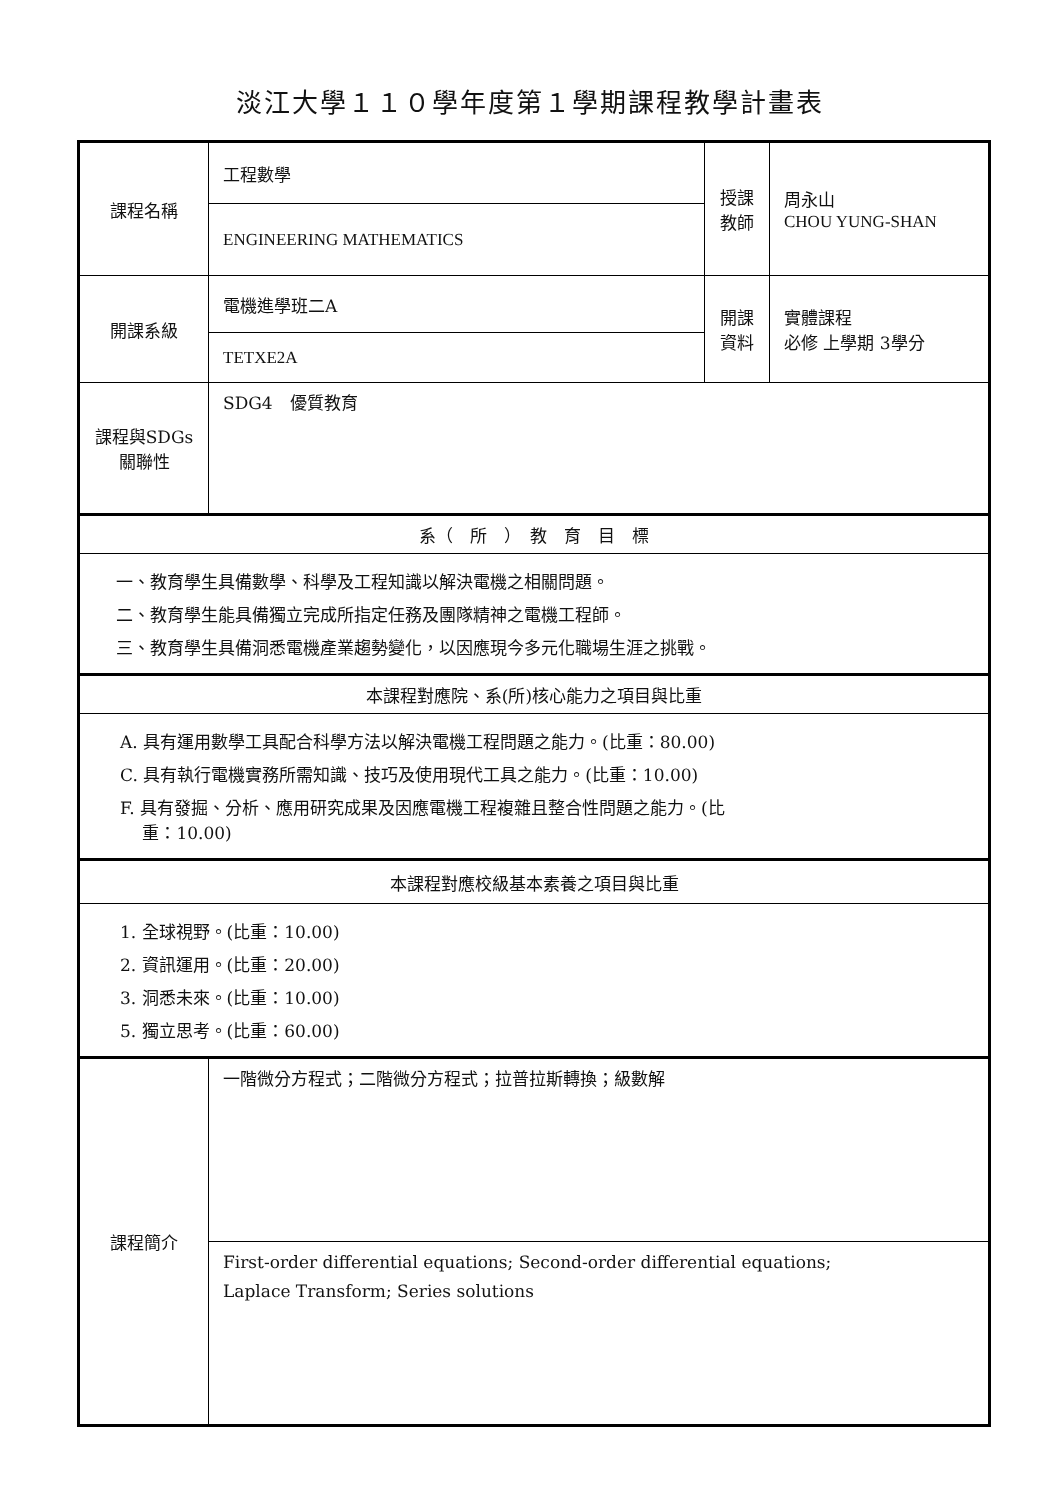淡江大學１１０學年度第１學期課程教學計畫表
| 課程名稱 | 工程數學 | 授課 教師 | 周永山 CHOU YUNG-SHAN |
| | ENGINEERING MATHEMATICS | | |
| 開課系級 | 電機進學班二A | 開課 資料 | 實體課程 必修 上學期 3學分 |
| | TETXE2A | | |
| 課程與SDGs 關聯性 | SDG4 優質教育 | | |
| 系（ 所 ） 教 育 目 標 | | | |
| 一、教育學生具備數學、科學及工程知識以解決電機之相關問題。 二、教育學生能具備獨立完成所指定任務及團隊精神之電機工程師。 三、教育學生具備洞悉電機產業趨勢變化，以因應現今多元化職場生涯之挑戰。 | | | |
| 本課程對應院、系(所)核心能力之項目與比重 | | | |
| A. 具有運用數學工具配合科學方法以解決電機工程問題之能力。(比重：80.00) C. 具有執行電機實務所需知識、技巧及使用現代工具之能力。(比重：10.00) F. 具有發掘、分析、應用研究成果及因應電機工程複雜且整合性問題之能力。(比 重：10.00) | | | |
| 本課程對應校級基本素養之項目與比重 | | | |
| 1. 全球視野。(比重：10.00) 2. 資訊運用。(比重：20.00) 3. 洞悉未來。(比重：10.00) 5. 獨立思考。(比重：60.00) | | | |
| 課程簡介 | 一階微分方程式；二階微分方程式；拉普拉斯轉換；級數解 | | |
| | First-order differential equations; Second-order differential equations; Laplace Transform; Series solutions | | |